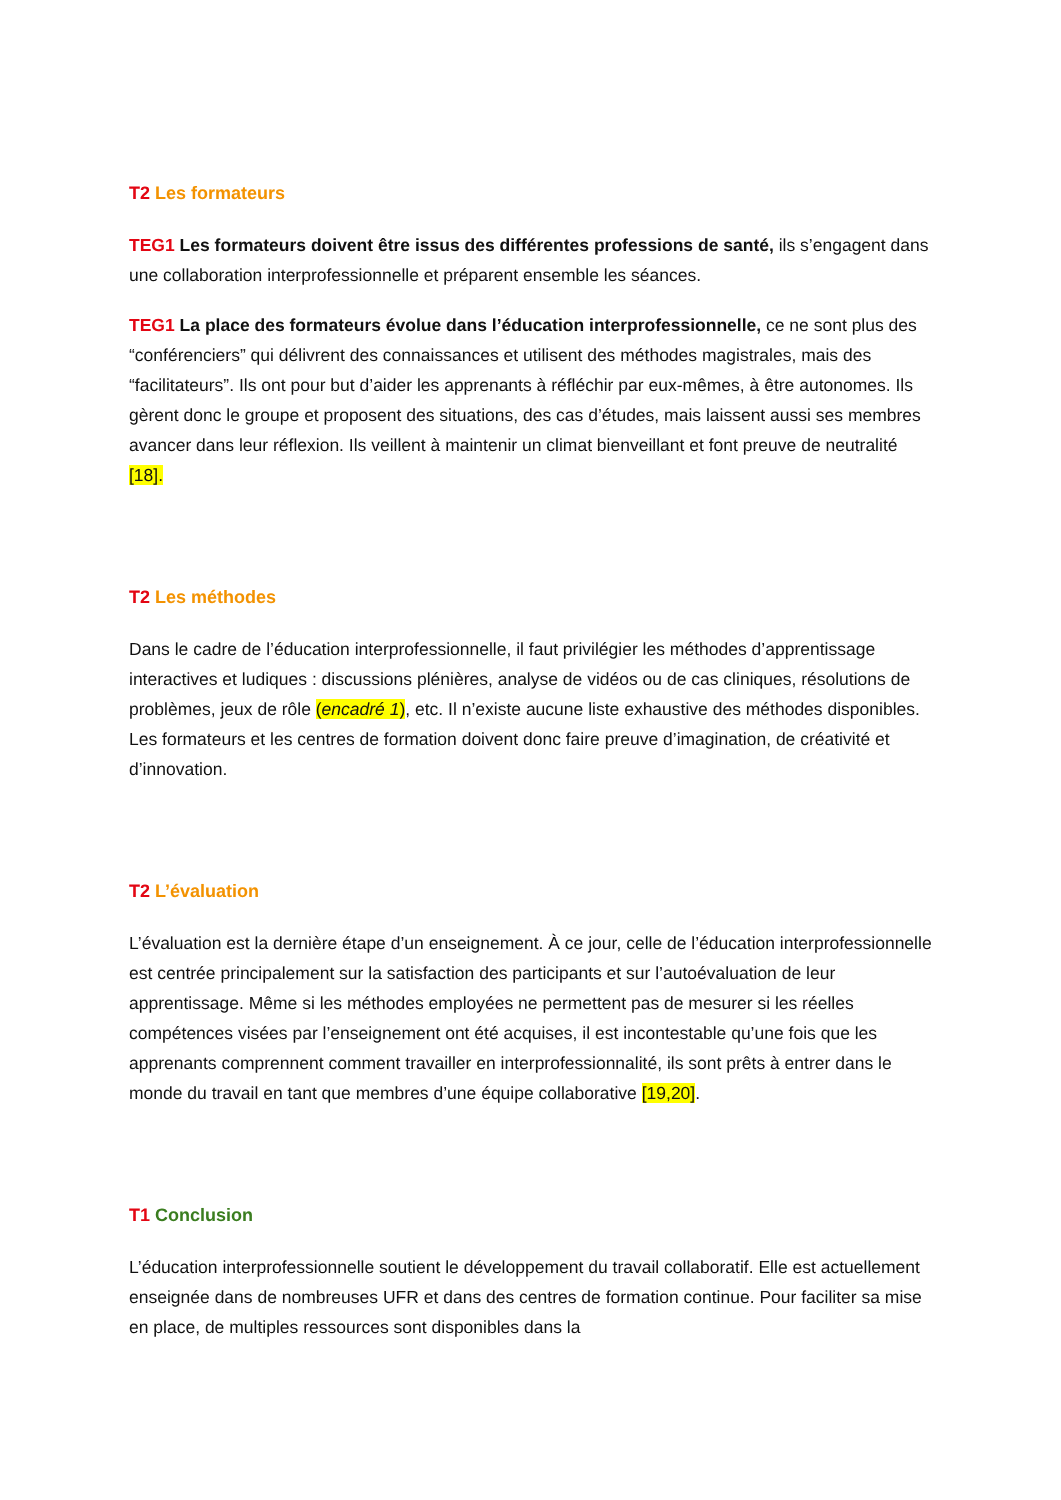T2 Les formateurs
TEG1 Les formateurs doivent être issus des différentes professions de santé, ils s’engagent dans une collaboration interprofessionnelle et préparent ensemble les séances.
TEG1 La place des formateurs évolue dans l’éducation interprofessionnelle, ce ne sont plus des “conférenciers” qui délivrent des connaissances et utilisent des méthodes magistrales, mais des “facilitateurs”. Ils ont pour but d’aider les apprenants à réfléchir par eux-mêmes, à être autonomes. Ils gèrent donc le groupe et proposent des situations, des cas d’études, mais laissent aussi ses membres avancer dans leur réflexion. Ils veillent à maintenir un climat bienveillant et font preuve de neutralité [18].
T2 Les méthodes
Dans le cadre de l’éducation interprofessionnelle, il faut privilégier les méthodes d’apprentissage interactives et ludiques : discussions plénières, analyse de vidéos ou de cas cliniques, résolutions de problèmes, jeux de rôle (encadré 1), etc. Il n’existe aucune liste exhaustive des méthodes disponibles. Les formateurs et les centres de formation doivent donc faire preuve d’imagination, de créativité et d’innovation.
T2 L’évaluation
L’évaluation est la dernière étape d’un enseignement. À ce jour, celle de l’éducation interprofessionnelle est centrée principalement sur la satisfaction des participants et sur l’autoévaluation de leur apprentissage. Même si les méthodes employées ne permettent pas de mesurer si les réelles compétences visées par l’enseignement ont été acquises, il est incontestable qu’une fois que les apprenants comprennent comment travailler en interprofessionnalité, ils sont prêts à entrer dans le monde du travail en tant que membres d’une équipe collaborative [19,20].
T1 Conclusion
L’éducation interprofessionnelle soutient le développement du travail collaboratif. Elle est actuellement enseignée dans de nombreuses UFR et dans des centres de formation continue. Pour faciliter sa mise en place, de multiples ressources sont disponibles dans la